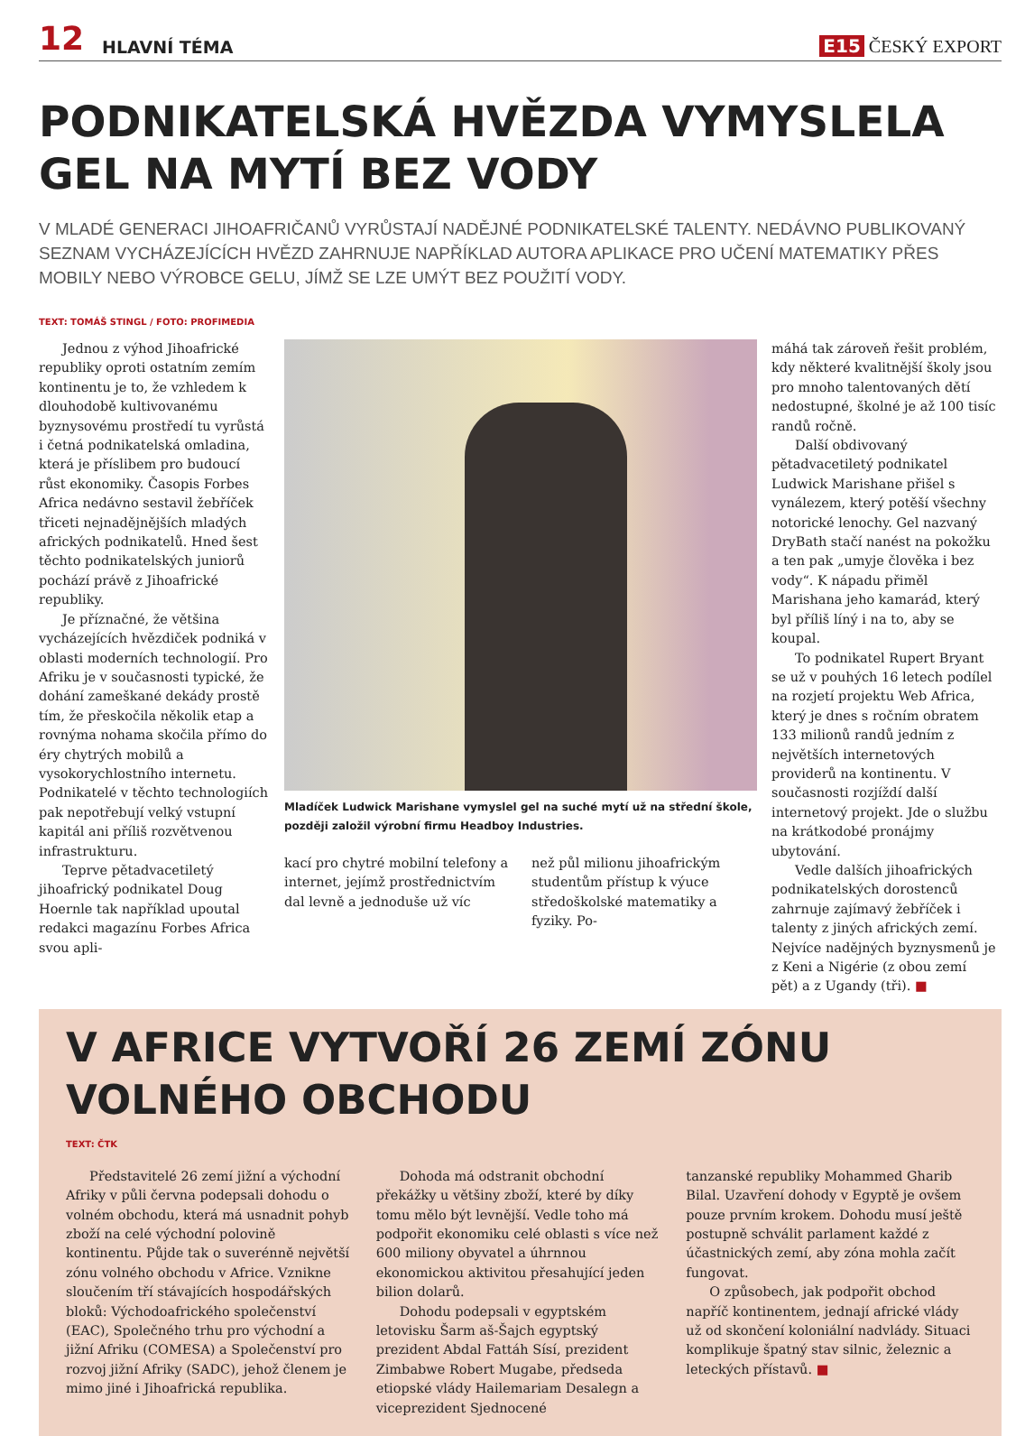12 HLAVNÍ TÉMA E15 ČESKÝ EXPORT
PODNIKATELSKÁ HVĚZDA VYMYSLELA GEL NA MYTÍ BEZ VODY
V MLADÉ GENERACI JIHOAFRIČANŮ VYRŮSTAJÍ NADĚJNÉ PODNIKATELSKÉ TALENTY. NEDÁVNO PUBLIKOVANÝ SEZNAM VYCHÁZEJÍCÍCH HVĚZD ZAHRNUJE NAPŘÍKLAD AUTORA APLIKACE PRO UČENÍ MATEMATIKY PŘES MOBILY NEBO VÝROBCE GELU, JÍMŽ SE LZE UMÝT BEZ POUŽITÍ VODY.
TEXT: TOMÁŠ STINGL / FOTO: PROFIMEDIA
Jednou z výhod Jihoafrické republiky oproti ostatním zemím kontinentu je to, že vzhledem k dlouhodobě kultivovanému byznysovému prostředí tu vyrůstá i četná podnikatelská omladina, která je příslibem pro budoucí růst ekonomiky. Časopis Forbes Africa nedávno sestavil žebříček třiceti nejnadějnějších mladých afrických podnikatelů. Hned šest těchto podnikatelských juniorů pochází právě z Jihoafrické republiky.
Je příznačné, že většina vycházejících hvězdiček podniká v oblasti moderních technologií. Pro Afriku je v současnosti typické, že dohání zameškané dekády prostě tím, že přeskočila několik etap a rovnýma nohama skočila přímo do éry chytrých mobilů a vysokorychlostního internetu. Podnikatelé v těchto technologiích pak nepotřebují velký vstupní kapitál ani příliš rozvětvenou infrastrukturu.
Teprve pětadvacetiletý jihoafrický podnikatel Doug Hoernle tak například upoutal redakci magazínu Forbes Africa svou apli-
Mladíček Ludwick Marishane vymyslel gel na suché mytí už na střední škole, později založil výrobní firmu Headboy Industries.
kací pro chytré mobilní telefony a internet, jejímž prostřednictvím dal levně a jednoduše už víc
než půl milionu jihoafrickým studentům přístup k výuce středoškolské matematiky a fyziky. Po-
máhá tak zároveň řešit problém, kdy některé kvalitnější školy jsou pro mnoho talentovaných dětí nedostupné, školné je až 100 tisíc randů ročně.
Další obdivovaný pětadvacetiletý podnikatel Ludwick Marishane přišel s vynálezem, který potěší všechny notorické lenochy. Gel nazvaný DryBath stačí nanést na pokožku a ten pak „umyje člověka i bez vody“. K nápadu přiměl Marishana jeho kamarád, který byl příliš líný i na to, aby se koupal.
To podnikatel Rupert Bryant se už v pouhých 16 letech podílel na rozjetí projektu Web Africa, který je dnes s ročním obratem 133 milionů randů jedním z největších internetových providerů na kontinentu. V současnosti rozjíždí další internetový projekt. Jde o službu na krátkodobé pronájmy ubytování.
Vedle dalších jihoafrických podnikatelských dorostenců zahrnuje zajímavý žebříček i talenty z jiných afrických zemí. Nejvíce nadějných byznysmenů je z Keni a Nigérie (z obou zemí pět) a z Ugandy (tři). ■
V AFRICE VYTVOŘÍ 26 ZEMÍ ZÓNU VOLNÉHO OBCHODU
TEXT: ČTK
Představitelé 26 zemí jižní a východní Afriky v půli června podepsali dohodu o volném obchodu, která má usnadnit pohyb zboží na celé východní polovině kontinentu. Půjde tak o suverénně největší zónu volného obchodu v Africe. Vznikne sloučením tří stávajících hospodářských bloků: Východoafrického společenství (EAC), Společného trhu pro východní a jižní Afriku (COMESA) a Společenství pro rozvoj jižní Afriky (SADC), jehož členem je mimo jiné i Jihoafrická republika.
Dohoda má odstranit obchodní překážky u většiny zboží, které by díky tomu mělo být levnější. Vedle toho má podpořit ekonomiku celé oblasti s více než 600 miliony obyvatel a úhrnnou ekonomickou aktivitou přesahující jeden bilion dolarů.
Dohodu podepsali v egyptském letovisku Šarm aš-Šajch egyptský prezident Abdal Fattáh Sísí, prezident Zimbabwe Robert Mugabe, předseda etiopské vlády Hailemariam Desalegn a viceprezident Sjednocené
tanzanské republiky Mohammed Gharib Bilal. Uzavření dohody v Egyptě je ovšem pouze prvním krokem. Dohodu musí ještě postupně schválit parlament každé z účastnických zemí, aby zóna mohla začít fungovat.
O způsobech, jak podpořit obchod napříč kontinentem, jednají africké vlády už od skončení koloniální nadvlády. Situaci komplikuje špatný stav silnic, železnic a leteckých přístavů. ■